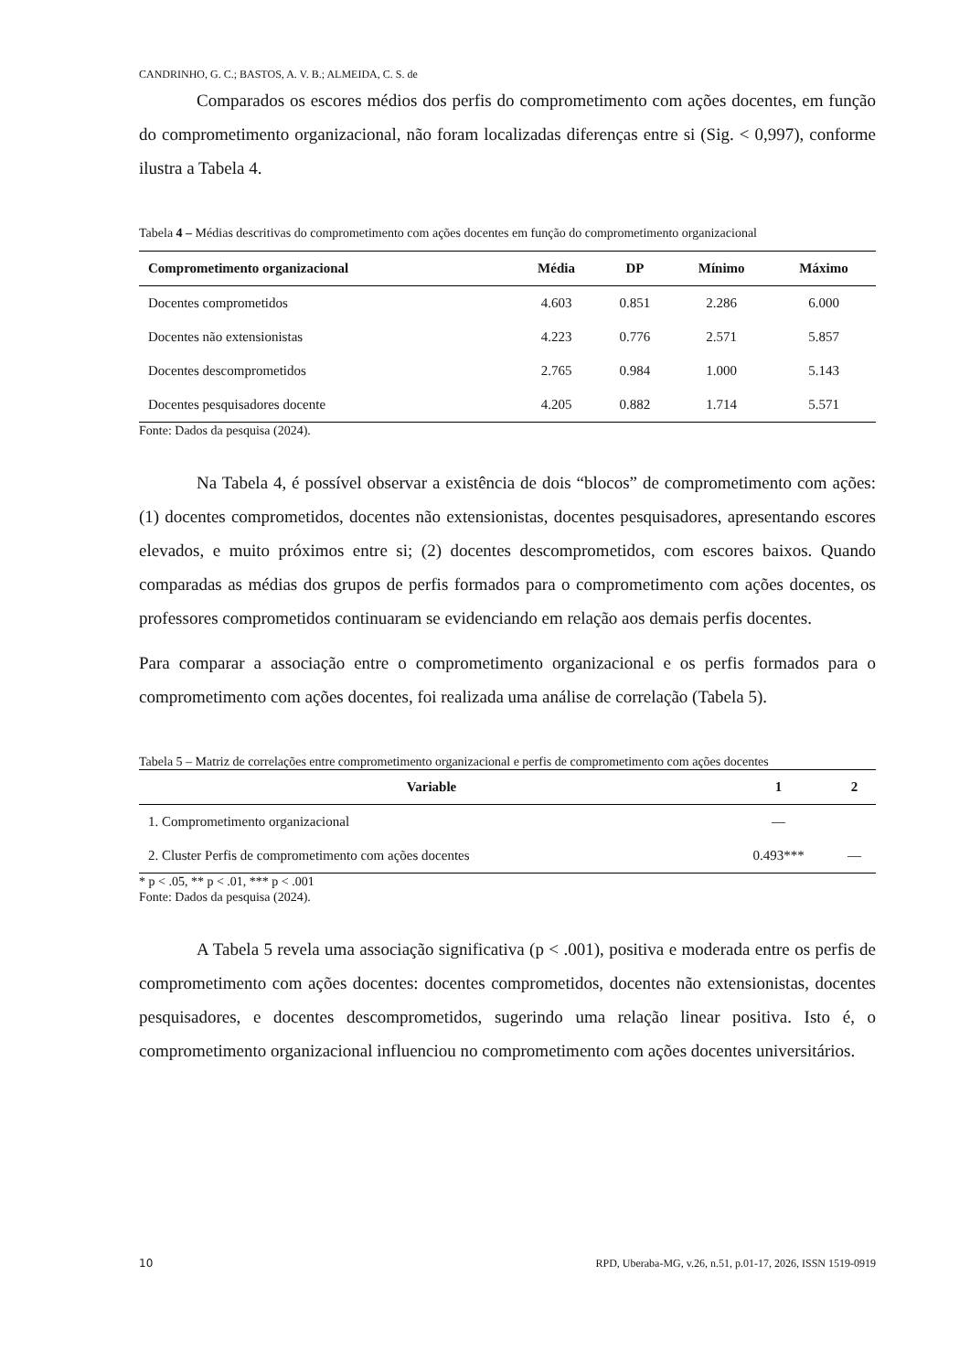CANDRINHO, G. C.; BASTOS, A. V. B.; ALMEIDA, C. S. de
Comparados os escores médios dos perfis do comprometimento com ações docentes, em função do comprometimento organizacional, não foram localizadas diferenças entre si (Sig. < 0,997), conforme ilustra a Tabela 4.
Tabela 4 – Médias descritivas do comprometimento com ações docentes em função do comprometimento organizacional
| Comprometimento organizacional | Média | DP | Mínimo | Máximo |
| --- | --- | --- | --- | --- |
| Docentes comprometidos | 4.603 | 0.851 | 2.286 | 6.000 |
| Docentes não extensionistas | 4.223 | 0.776 | 2.571 | 5.857 |
| Docentes descomprometidos | 2.765 | 0.984 | 1.000 | 5.143 |
| Docentes pesquisadores docente | 4.205 | 0.882 | 1.714 | 5.571 |
Fonte: Dados da pesquisa (2024).
Na Tabela 4, é possível observar a existência de dois “blocos” de comprometimento com ações: (1) docentes comprometidos, docentes não extensionistas, docentes pesquisadores, apresentando escores elevados, e muito próximos entre si; (2) docentes descomprometidos, com escores baixos. Quando comparadas as médias dos grupos de perfis formados para o comprometimento com ações docentes, os professores comprometidos continuaram se evidenciando em relação aos demais perfis docentes.
Para comparar a associação entre o comprometimento organizacional e os perfis formados para o comprometimento com ações docentes, foi realizada uma análise de correlação (Tabela 5).
Tabela 5 – Matriz de correlações entre comprometimento organizacional e perfis de comprometimento com ações docentes
| Variable | 1 | 2 |
| --- | --- | --- |
| 1. Comprometimento organizacional | — | |
| 2. Cluster Perfis de comprometimento com ações docentes | 0.493*** | — |
* p < .05, ** p < .01, *** p < .001
Fonte: Dados da pesquisa (2024).
A Tabela 5 revela uma associação significativa (p < .001), positiva e moderada entre os perfis de comprometimento com ações docentes: docentes comprometidos, docentes não extensionistas, docentes pesquisadores, e docentes descomprometidos, sugerindo uma relação linear positiva. Isto é, o comprometimento organizacional influenciou no comprometimento com ações docentes universitários.
10 RPD, Uberaba-MG, v.26, n.51, p.01-17, 2026, ISSN 1519-0919